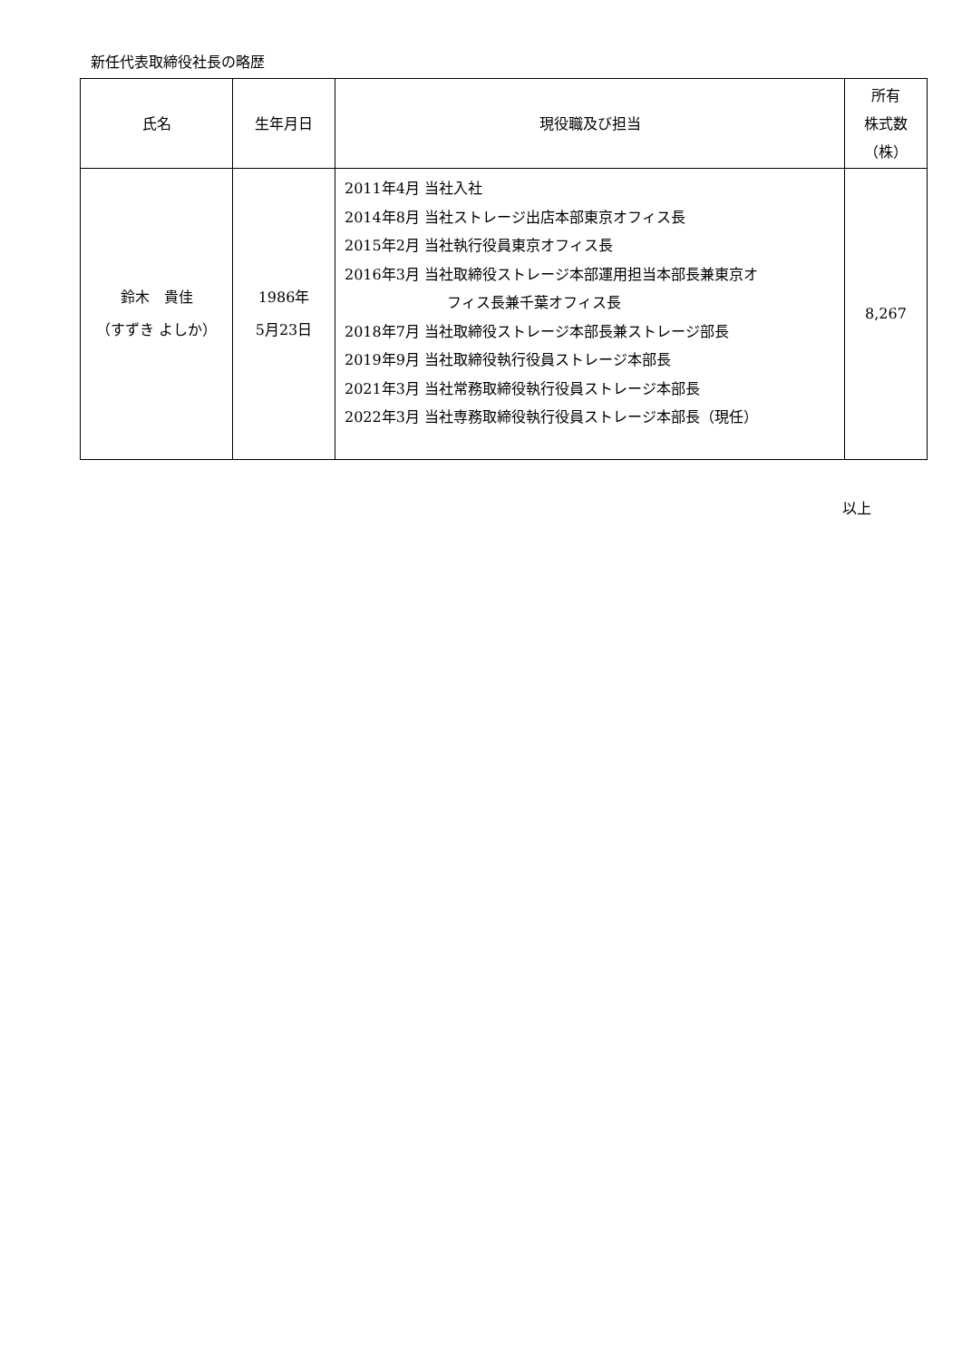新任代表取締役社長の略歴
| 氏名 | 生年月日 | 現役職及び担当 | 所有 株式数 （株） |
| --- | --- | --- | --- |
| 鈴木 貴佳 （すずき よしか） | 1986年 5月23日 | 2011年4月 当社入社 2014年8月 当社ストレージ出店本部東京オフィス長 2015年2月 当社執行役員東京オフィス長 2016年3月 当社取締役ストレージ本部運用担当本部長兼東京オ フィス長兼千葉オフィス長 2018年7月 当社取締役ストレージ本部長兼ストレージ部長 2019年9月 当社取締役執行役員ストレージ本部長 2021年3月 当社常務取締役執行役員ストレージ本部長 2022年3月 当社専務取締役執行役員ストレージ本部長（現任） | 8,267 |
以上